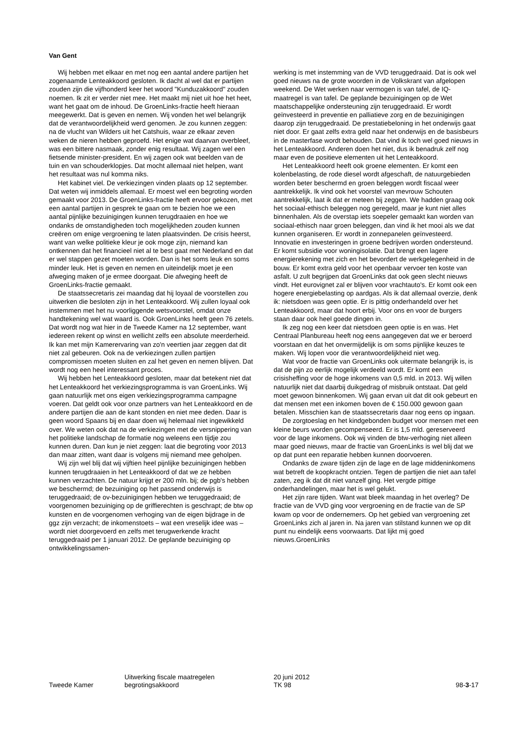Van Gent
Wij hebben met elkaar en met nog een aantal andere partijen het zogenaamde Lenteakkoord gesloten. Ik dacht al wel dat er partijen zouden zijn die vijfhonderd keer het woord "Kunduzakkoord" zouden noemen. Ik zit er verder niet mee. Het maakt mij niet uit hoe het heet, want het gaat om de inhoud. De GroenLinks-fractie heeft hieraan meegewerkt. Dat is geven en nemen. Wij vonden het wel belangrijk dat de verantwoordelijkheid werd genomen. Je zou kunnen zeggen: na de vlucht van Wilders uit het Catshuis, waar ze elkaar zeven weken de nieren hebben geproefd. Het enige wat daarvan overbleef, was een bittere nasmaak, zonder enig resultaat. Wij zagen wel een fietsende minister-president. En wij zagen ook wat beelden van de tuin en van schouderklopjes. Dat mocht allemaal niet helpen, want het resultaat was nul komma niks.
Het kabinet viel. De verkiezingen vinden plaats op 12 september. Dat weten wij inmiddels allemaal. Er moest wel een begroting worden gemaakt voor 2013. De GroenLinks-fractie heeft ervoor gekozen, met een aantal partijen in gesprek te gaan om te bezien hoe we een aantal pijnlijke bezuinigingen kunnen terugdraaien en hoe we ondanks de omstandigheden toch mogelijkheden zouden kunnen creëren om enige vergroening te laten plaatsvinden. De crisis heerst, want van welke politieke kleur je ook moge zijn, niemand kan ontkennen dat het financieel niet al te best gaat met Nederland en dat er wel stappen gezet moeten worden. Dan is het soms leuk en soms minder leuk. Het is geven en nemen en uiteindelijk moet je een afweging maken of je ermee doorgaat. Die afweging heeft de GroenLinks-fractie gemaakt.
De staatssecretaris zei maandag dat hij loyaal de voorstellen zou uitwerken die besloten zijn in het Lenteakkoord. Wij zullen loyaal ook instemmen met het nu voorliggende wetsvoorstel, omdat onze handtekening wel wat waard is. Ook GroenLinks heeft geen 76 zetels. Dat wordt nog wat hier in de Tweede Kamer na 12 september, want iedereen rekent op winst en wellicht zelfs een absolute meerderheid. Ik kan met mijn Kamerervaring van zo'n veertien jaar zeggen dat dit niet zal gebeuren. Ook na de verkiezingen zullen partijen compromissen moeten sluiten en zal het geven en nemen blijven. Dat wordt nog een heel interessant proces.
Wij hebben het Lenteakkoord gesloten, maar dat betekent niet dat het Lenteakkoord het verkiezingsprogramma is van GroenLinks. Wij gaan natuurlijk met ons eigen verkiezingsprogramma campagne voeren. Dat geldt ook voor onze partners van het Lenteakkoord en de andere partijen die aan de kant stonden en niet mee deden. Daar is geen woord Spaans bij en daar doen wij helemaal niet ingewikkeld over. We weten ook dat na de verkiezingen met de versnippering van het politieke landschap de formatie nog weleens een tijdje zou kunnen duren. Dan kun je niet zeggen: laat die begroting voor 2013 dan maar zitten, want daar is volgens mij niemand mee geholpen.
Wij zijn wel blij dat wij vijftien heel pijnlijke bezuinigingen hebben kunnen terugdraaien in het Lenteakkoord of dat we ze hebben kunnen verzachten. De natuur krijgt er 200 mln. bij; de pgb's hebben we beschermd; de bezuiniging op het passend onderwijs is teruggedraaid; de ov-bezuinigingen hebben we teruggedraaid; de voorgenomen bezuiniging op de griffierechten is geschrapt; de btw op kunsten en de voorgenomen verhoging van de eigen bijdrage in de ggz zijn verzacht; de inkomenstoets – wat een vreselijk idee was – wordt niet doorgevoerd en zelfs met terugwerkende kracht teruggedraaid per 1 januari 2012. De geplande bezuiniging op ontwikkelingssamen-
werking is met instemming van de VVD teruggedraaid. Dat is ook wel goed nieuws na de grote woorden in de Volkskrant van afgelopen weekend. De Wet werken naar vermogen is van tafel, de IQ-maatregel is van tafel. De geplande bezuinigingen op de Wet maatschappelijke ondersteuning zijn teruggedraaid. Er wordt geïnvesteerd in preventie en palliatieve zorg en de bezuinigingen daarop zijn teruggedraaid. De prestatiebeloning in het onderwijs gaat niet door. Er gaat zelfs extra geld naar het onderwijs en de basisbeurs in de masterfase wordt behouden. Dat vind ik toch wel goed nieuws in het Lenteakkoord. Anderen doen het niet, dus ik benadruk zelf nog maar even de positieve elementen uit het Lenteakkoord.
Het Lenteakkoord heeft ook groene elementen. Er komt een kolenbelasting, de rode diesel wordt afgeschaft, de natuurgebieden worden beter beschermd en groen beleggen wordt fiscaal weer aantrekkelijk. Ik vind ook het voorstel van mevrouw Schouten aantrekkelijk, laat ik dat er meteen bij zeggen. We hadden graag ook het sociaal-ethisch beleggen nog geregeld, maar je kunt niet alles binnenhalen. Als de overstap iets soepeler gemaakt kan worden van sociaal-ethisch naar groen beleggen, dan vind ik het mooi als we dat kunnen organiseren. Er wordt in zonnepanelen geïnvesteerd. Innovatie en investeringen in groene bedrijven worden ondersteund. Er komt subsidie voor woningisolatie. Dat brengt een lagere energierekening met zich en het bevordert de werkgelegenheid in de bouw. Er komt extra geld voor het openbaar vervoer ten koste van asfalt. U zult begrijpen dat GroenLinks dat ook geen slecht nieuws vindt. Het eurovignet zal er blijven voor vrachtauto's. Er komt ook een hogere energiebelasting op aardgas. Als ik dat allemaal overzie, denk ik: nietsdoen was geen optie. Er is pittig onderhandeld over het Lenteakkoord, maar dat hoort erbij. Voor ons en voor de burgers staan daar ook heel goede dingen in.
Ik zeg nog een keer dat nietsdoen geen optie is en was. Het Centraal Planbureau heeft nog eens aangegeven dat we er beroerd voorstaan en dat het onvermijdelijk is om soms pijnlijke keuzes te maken. Wij lopen voor die verantwoordelijkheid niet weg.
Wat voor de fractie van GroenLinks ook uitermate belangrijk is, is dat de pijn zo eerlijk mogelijk verdeeld wordt. Er komt een crisisheffing voor de hoge inkomens van 0,5 mld. in 2013. Wij willen natuurlijk niet dat daarbij duikgedrag of misbruik ontstaat. Dat geld moet gewoon binnenkomen. Wij gaan ervan uit dat dit ook gebeurt en dat mensen met een inkomen boven de € 150.000 gewoon gaan betalen. Misschien kan de staatssecretaris daar nog eens op ingaan.
De zorgtoeslag en het kindgebonden budget voor mensen met een kleine beurs worden gecompenseerd. Er is 1,5 mld. gereserveerd voor de lage inkomens. Ook wij vinden de btw-verhoging niet alleen maar goed nieuws, maar de fractie van GroenLinks is wel blij dat we op dat punt een reparatie hebben kunnen doorvoeren.
Ondanks de zware tijden zijn de lage en de lage middeninkomens wat betreft de koopkracht ontzien. Tegen de partijen die niet aan tafel zaten, zeg ik dat dit niet vanzelf ging. Het vergde pittige onderhandelingen, maar het is wel gelukt.
Het zijn rare tijden. Want wat bleek maandag in het overleg? De fractie van de VVD ging voor vergroening en de fractie van de SP kwam op voor de ondernemers. Op het gebied van vergroening zet GroenLinks zich al jaren in. Na jaren van stilstand kunnen we op dit punt nu eindelijk eens voorwaarts. Dat lijkt mij goed nieuws.GroenLinks
Tweede Kamer
Uitwerking fiscale maatregelen
begrotingsakkoord
20 juni 2012
TK 98
98-3-17